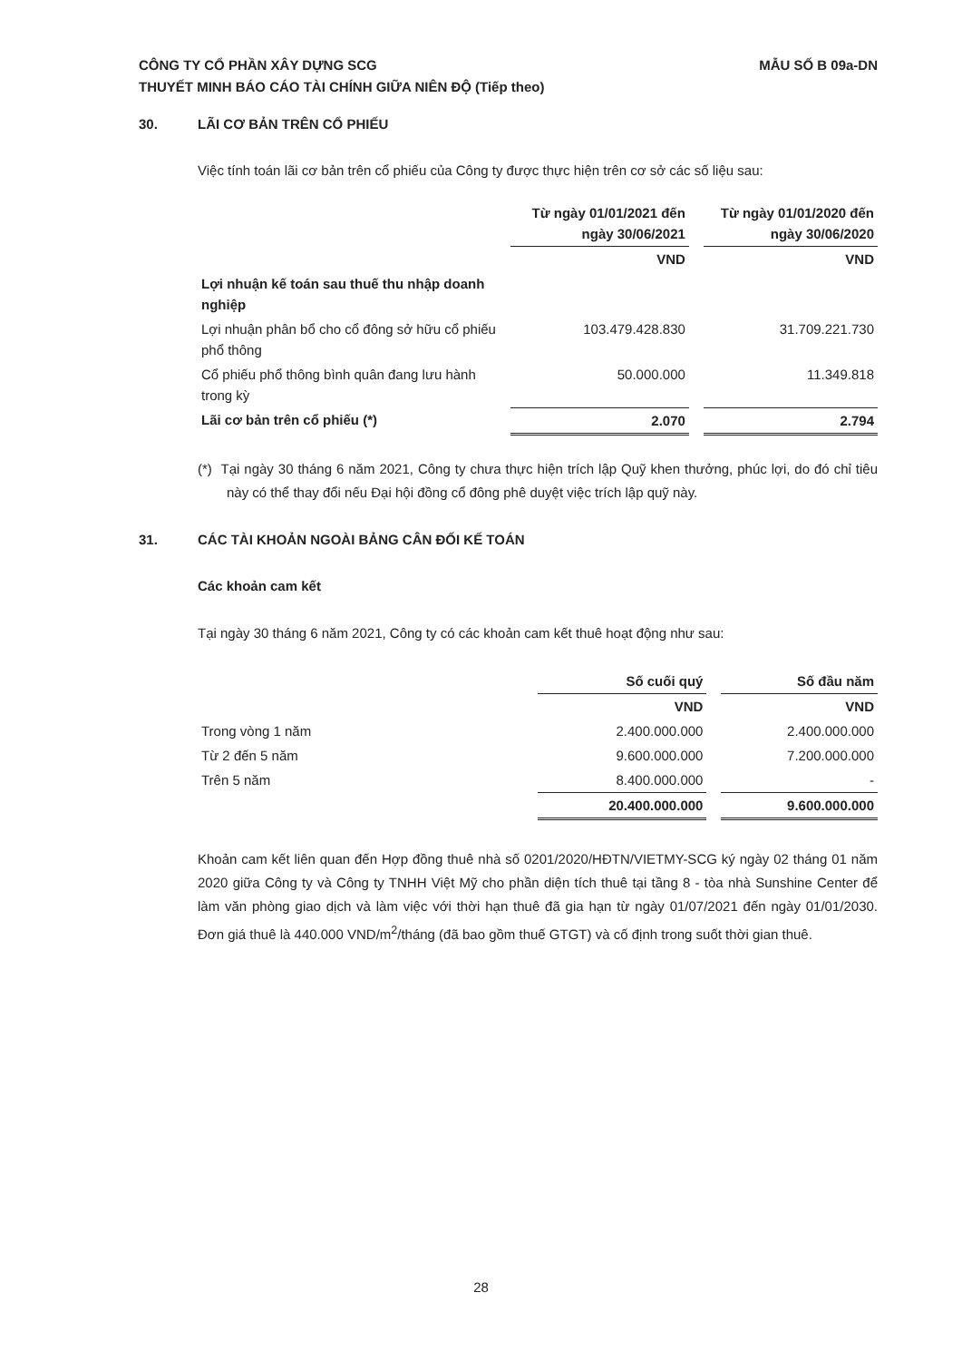CÔNG TY CỔ PHẦN XÂY DỰNG SCG
THUYẾT MINH BÁO CÁO TÀI CHÍNH GIỮA NIÊN ĐỘ (Tiếp theo)
MẪU SỐ B 09a-DN
30. LÃI CƠ BẢN TRÊN CỔ PHIẾU
Việc tính toán lãi cơ bản trên cổ phiếu của Công ty được thực hiện trên cơ sở các số liệu sau:
| | Từ ngày 01/01/2021 đến ngày 30/06/2021 | | Từ ngày 01/01/2020 đến ngày 30/06/2020 |
| --- | --- | --- | --- |
| | VND | | VND |
| Lợi nhuận kế toán sau thuế thu nhập doanh nghiệp | | | |
| Lợi nhuận phân bổ cho cổ đông sở hữu cổ phiếu phổ thông | 103.479.428.830 | | 31.709.221.730 |
| Cổ phiếu phổ thông bình quân đang lưu hành trong kỳ | 50.000.000 | | 11.349.818 |
| Lãi cơ bản trên cổ phiếu (*) | 2.070 | | 2.794 |
(*) Tại ngày 30 tháng 6 năm 2021, Công ty chưa thực hiện trích lập Quỹ khen thưởng, phúc lợi, do đó chỉ tiêu này có thể thay đổi nếu Đại hội đồng cổ đông phê duyệt việc trích lập quỹ này.
31. CÁC TÀI KHOẢN NGOÀI BẢNG CÂN ĐỐI KẾ TOÁN
Các khoản cam kết
Tại ngày 30 tháng 6 năm 2021, Công ty có các khoản cam kết thuê hoạt động như sau:
| | Số cuối quý | | Số đầu năm |
| --- | --- | --- | --- |
| | VND | | VND |
| Trong vòng 1 năm | 2.400.000.000 | | 2.400.000.000 |
| Từ 2 đến 5 năm | 9.600.000.000 | | 7.200.000.000 |
| Trên 5 năm | 8.400.000.000 | | - |
| | 20.400.000.000 | | 9.600.000.000 |
Khoản cam kết liên quan đến Hợp đồng thuê nhà số 0201/2020/HĐTN/VIETMY-SCG ký ngày 02 tháng 01 năm 2020 giữa Công ty và Công ty TNHH Việt Mỹ cho phần diện tích thuê tại tầng 8 - tòa nhà Sunshine Center để làm văn phòng giao dịch và làm việc với thời hạn thuê đã gia hạn từ ngày 01/07/2021 đến ngày 01/01/2030. Đơn giá thuê là 440.000 VND/m<sup>2</sup>/tháng (đã bao gồm thuế GTGT) và cố định trong suốt thời gian thuê.
28